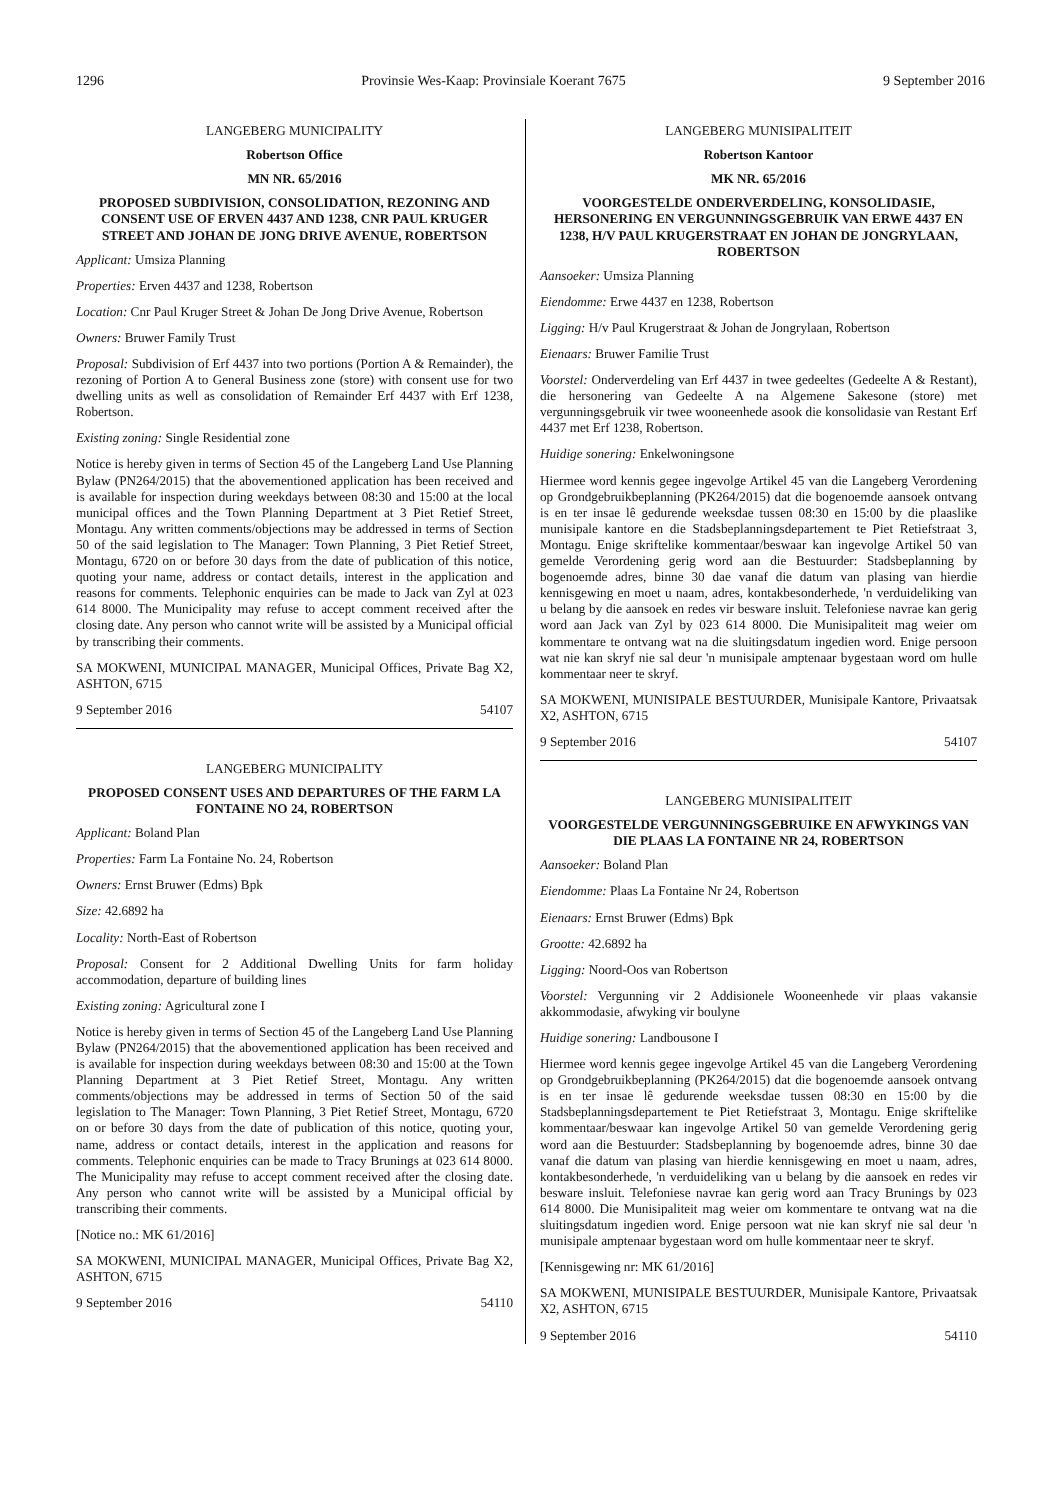1296 Provinsie Wes-Kaap: Provinsiale Koerant 7675 9 September 2016
LANGEBERG MUNICIPALITY
Robertson Office
MN NR. 65/2016
PROPOSED SUBDIVISION, CONSOLIDATION, REZONING AND CONSENT USE OF ERVEN 4437 AND 1238, CNR PAUL KRUGER STREET AND JOHAN DE JONG DRIVE AVENUE, ROBERTSON
Applicant: Umsiza Planning
Properties: Erven 4437 and 1238, Robertson
Location: Cnr Paul Kruger Street & Johan De Jong Drive Avenue, Robertson
Owners: Bruwer Family Trust
Proposal: Subdivision of Erf 4437 into two portions (Portion A & Remainder), the rezoning of Portion A to General Business zone (store) with consent use for two dwelling units as well as consolidation of Remainder Erf 4437 with Erf 1238, Robertson.
Existing zoning: Single Residential zone
Notice is hereby given in terms of Section 45 of the Langeberg Land Use Planning Bylaw (PN264/2015) that the abovementioned application has been received and is available for inspection during weekdays between 08:30 and 15:00 at the local municipal offices and the Town Planning Department at 3 Piet Retief Street, Montagu. Any written comments/objections may be addressed in terms of Section 50 of the said legislation to The Manager: Town Planning, 3 Piet Retief Street, Montagu, 6720 on or before 30 days from the date of publication of this notice, quoting your name, address or contact details, interest in the application and reasons for comments. Telephonic enquiries can be made to Jack van Zyl at 023 614 8000. The Municipality may refuse to accept comment received after the closing date. Any person who cannot write will be assisted by a Municipal official by transcribing their comments.
SA MOKWENI, MUNICIPAL MANAGER, Municipal Offices, Private Bag X2, ASHTON, 6715
9 September 2016 54107
LANGEBERG MUNICIPALITY
PROPOSED CONSENT USES AND DEPARTURES OF THE FARM LA FONTAINE NO 24, ROBERTSON
Applicant: Boland Plan
Properties: Farm La Fontaine No. 24, Robertson
Owners: Ernst Bruwer (Edms) Bpk
Size: 42.6892 ha
Locality: North-East of Robertson
Proposal: Consent for 2 Additional Dwelling Units for farm holiday accommodation, departure of building lines
Existing zoning: Agricultural zone I
Notice is hereby given in terms of Section 45 of the Langeberg Land Use Planning Bylaw (PN264/2015) that the abovementioned application has been received and is available for inspection during weekdays between 08:30 and 15:00 at the Town Planning Department at 3 Piet Retief Street, Montagu. Any written comments/objections may be addressed in terms of Section 50 of the said legislation to The Manager: Town Planning, 3 Piet Retief Street, Montagu, 6720 on or before 30 days from the date of publication of this notice, quoting your, name, address or contact details, interest in the application and reasons for comments. Telephonic enquiries can be made to Tracy Brunings at 023 614 8000. The Municipality may refuse to accept comment received after the closing date. Any person who cannot write will be assisted by a Municipal official by transcribing their comments.
[Notice no.: MK 61/2016]
SA MOKWENI, MUNICIPAL MANAGER, Municipal Offices, Private Bag X2, ASHTON, 6715
9 September 2016 54110
LANGEBERG MUNISIPALITEIT
Robertson Kantoor
MK NR. 65/2016
VOORGESTELDE ONDERVERDELING, KONSOLIDASIE, HERSONERING EN VERGUNNINGSGEBRUIK VAN ERWE 4437 EN 1238, H/V PAUL KRUGERSTRAAT EN JOHAN DE JONGRYLAAN, ROBERTSON
Aansoeker: Umsiza Planning
Eiendomme: Erwe 4437 en 1238, Robertson
Ligging: H/v Paul Krugerstraat & Johan de Jongrylaan, Robertson
Eienaars: Bruwer Familie Trust
Voorstel: Onderverdeling van Erf 4437 in twee gedeeltes (Gedeelte A & Restant), die hersonering van Gedeelte A na Algemene Sakesone (store) met vergunningsgebruik vir twee wooneenhede asook die konsolidasie van Restant Erf 4437 met Erf 1238, Robertson.
Huidige sonering: Enkelwoningsone
Hiermee word kennis gegee ingevolge Artikel 45 van die Langeberg Verordening op Grondgebruikbeplanning (PK264/2015) dat die bogenoemde aansoek ontvang is en ter insae lê gedurende weeksdae tussen 08:30 en 15:00 by die plaaslike munisipale kantore en die Stadsbeplanningsdepartement te Piet Retiefstraat 3, Montagu. Enige skriftelike kommentaar/beswaar kan ingevolge Artikel 50 van gemelde Verordening gerig word aan die Bestuurder: Stadsbeplanning by bogenoemde adres, binne 30 dae vanaf die datum van plasing van hierdie kennisgewing en moet u naam, adres, kontakbesonderhede, 'n verduideliking van u belang by die aansoek en redes vir besware insluit. Telefoniese navrae kan gerig word aan Jack van Zyl by 023 614 8000. Die Munisipaliteit mag weier om kommentare te ontvang wat na die sluitingsdatum ingedien word. Enige persoon wat nie kan skryf nie sal deur 'n munisipale amptenaar bygestaan word om hulle kommentaar neer te skryf.
SA MOKWENI, MUNISIPALE BESTUURDER, Munisipale Kantore, Privaatsak X2, ASHTON, 6715
9 September 2016 54107
LANGEBERG MUNISIPALITEIT
VOORGESTELDE VERGUNNINGSGEBRUIKE EN AFWYKINGS VAN DIE PLAAS LA FONTAINE NR 24, ROBERTSON
Aansoeker: Boland Plan
Eiendomme: Plaas La Fontaine Nr 24, Robertson
Eienaars: Ernst Bruwer (Edms) Bpk
Grootte: 42.6892 ha
Ligging: Noord-Oos van Robertson
Voorstel: Vergunning vir 2 Addisionele Wooneenhede vir plaas vakansie akkommodasie, afwyking vir boulyne
Huidige sonering: Landbousone I
Hiermee word kennis gegee ingevolge Artikel 45 van die Langeberg Verordening op Grondgebruikbeplanning (PK264/2015) dat die bogenoemde aansoek ontvang is en ter insae lê gedurende weeksdae tussen 08:30 en 15:00 by die Stadsbeplanningsdepartement te Piet Retiefstraat 3, Montagu. Enige skriftelike kommentaar/beswaar kan ingevolge Artikel 50 van gemelde Verordening gerig word aan die Bestuurder: Stadsbeplanning by bogenoemde adres, binne 30 dae vanaf die datum van plasing van hierdie kennisgewing en moet u naam, adres, kontakbesonderhede, 'n verduideliking van u belang by die aansoek en redes vir besware insluit. Telefoniese navrae kan gerig word aan Tracy Brunings by 023 614 8000. Die Munisipaliteit mag weier om kommentare te ontvang wat na die sluitingsdatum ingedien word. Enige persoon wat nie kan skryf nie sal deur 'n munisipale amptenaar bygestaan word om hulle kommentaar neer te skryf.
[Kennisgewing nr: MK 61/2016]
SA MOKWENI, MUNISIPALE BESTUURDER, Munisipale Kantore, Privaatsak X2, ASHTON, 6715
9 September 2016 54110